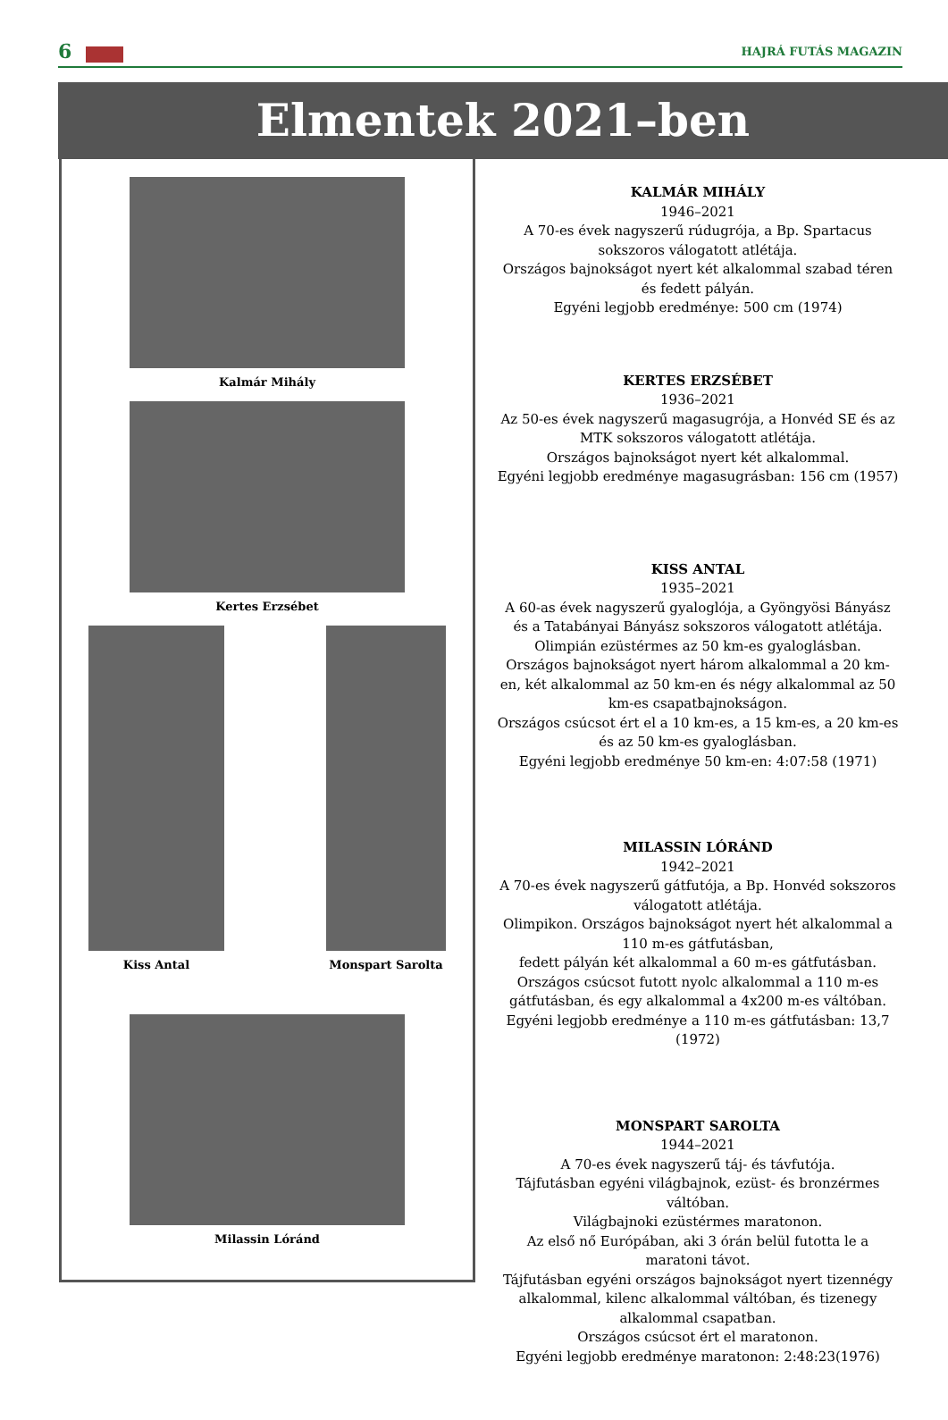6
HAJRÁ FUTÁS MAGAZIN
Elmentek 2021–ben
Kalmár Mihály
Kertes Erzsébet
Kiss Antal Monspart Sarolta
Milassin Lóránd
KALMÁR MIHÁLY
1946–2021
A 70-es évek nagyszerű rúdugrója, a Bp. Spartacus sokszoros válogatott atlétája.
Országos bajnokságot nyert két alkalommal szabad téren és fedett pályán.
Egyéni legjobb eredménye: 500 cm (1974)
KERTES ERZSÉBET
1936–2021
Az 50-es évek nagyszerű magasugrója, a Honvéd SE és az MTK sokszoros válogatott atlétája.
Országos bajnokságot nyert két alkalommal.
Egyéni legjobb eredménye magasugrásban: 156 cm (1957)
KISS ANTAL
1935–2021
A 60-as évek nagyszerű gyaloglója, a Gyöngyösi Bányász és a Tatabányai Bányász sokszoros válogatott atlétája.
Olimpián ezüstérmes az 50 km-es gyaloglásban.
Országos bajnokságot nyert három alkalommal a 20 km-en, két alkalommal az 50 km-en és négy alkalommal az 50 km-es csapatbajnokságon.
Országos csúcsot ért el a 10 km-es, a 15 km-es, a 20 km-es és az 50 km-es gyaloglásban.
Egyéni legjobb eredménye 50 km-en: 4:07:58 (1971)
MILASSIN LÓRÁND
1942–2021
A 70-es évek nagyszerű gátfutója, a Bp. Honvéd sokszoros válogatott atlétája.
Olimpikon. Országos bajnokságot nyert hét alkalommal a 110 m-es gátfutásban,
fedett pályán két alkalommal a 60 m-es gátfutásban.
Országos csúcsot futott nyolc alkalommal a 110 m-es gátfutásban, és egy alkalommal a 4x200 m-es váltóban.
Egyéni legjobb eredménye a 110 m-es gátfutásban: 13,7 (1972)
MONSPART SAROLTA
1944–2021
A 70-es évek nagyszerű táj- és távfutója.
Tájfutásban egyéni világbajnok, ezüst- és bronzérmes váltóban.
Világbajnoki ezüstérmes maratonon.
Az első nő Európában, aki 3 órán belül futotta le a maratoni távot.
Tájfutásban egyéni országos bajnokságot nyert tizennégy alkalommal, kilenc alkalommal váltóban, és tizenegy alkalommal csapatban.
Országos csúcsot ért el maratonon.
Egyéni legjobb eredménye maratonon: 2:48:23(1976)